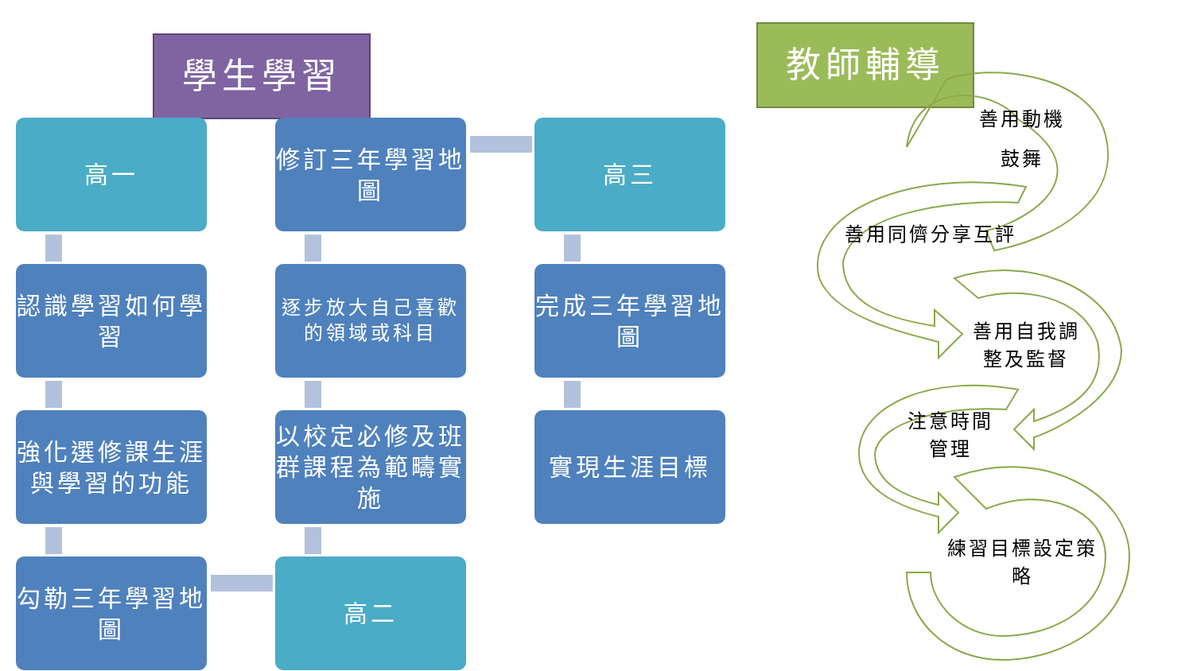學生學習 教師輔導
高一
認識學習如何學習
強化選修課生涯與學習的功能
勾勒三年學習地圖
高二
以校定必修及班群課程為範疇實施
逐步放大自己喜歡的領域或科目
修訂三年學習地圖
高三
完成三年學習地圖
實現生涯目標
善用動機
鼓舞
善用同儕分享互評
善用自我調整及監督
注意時間管理
練習目標設定策略